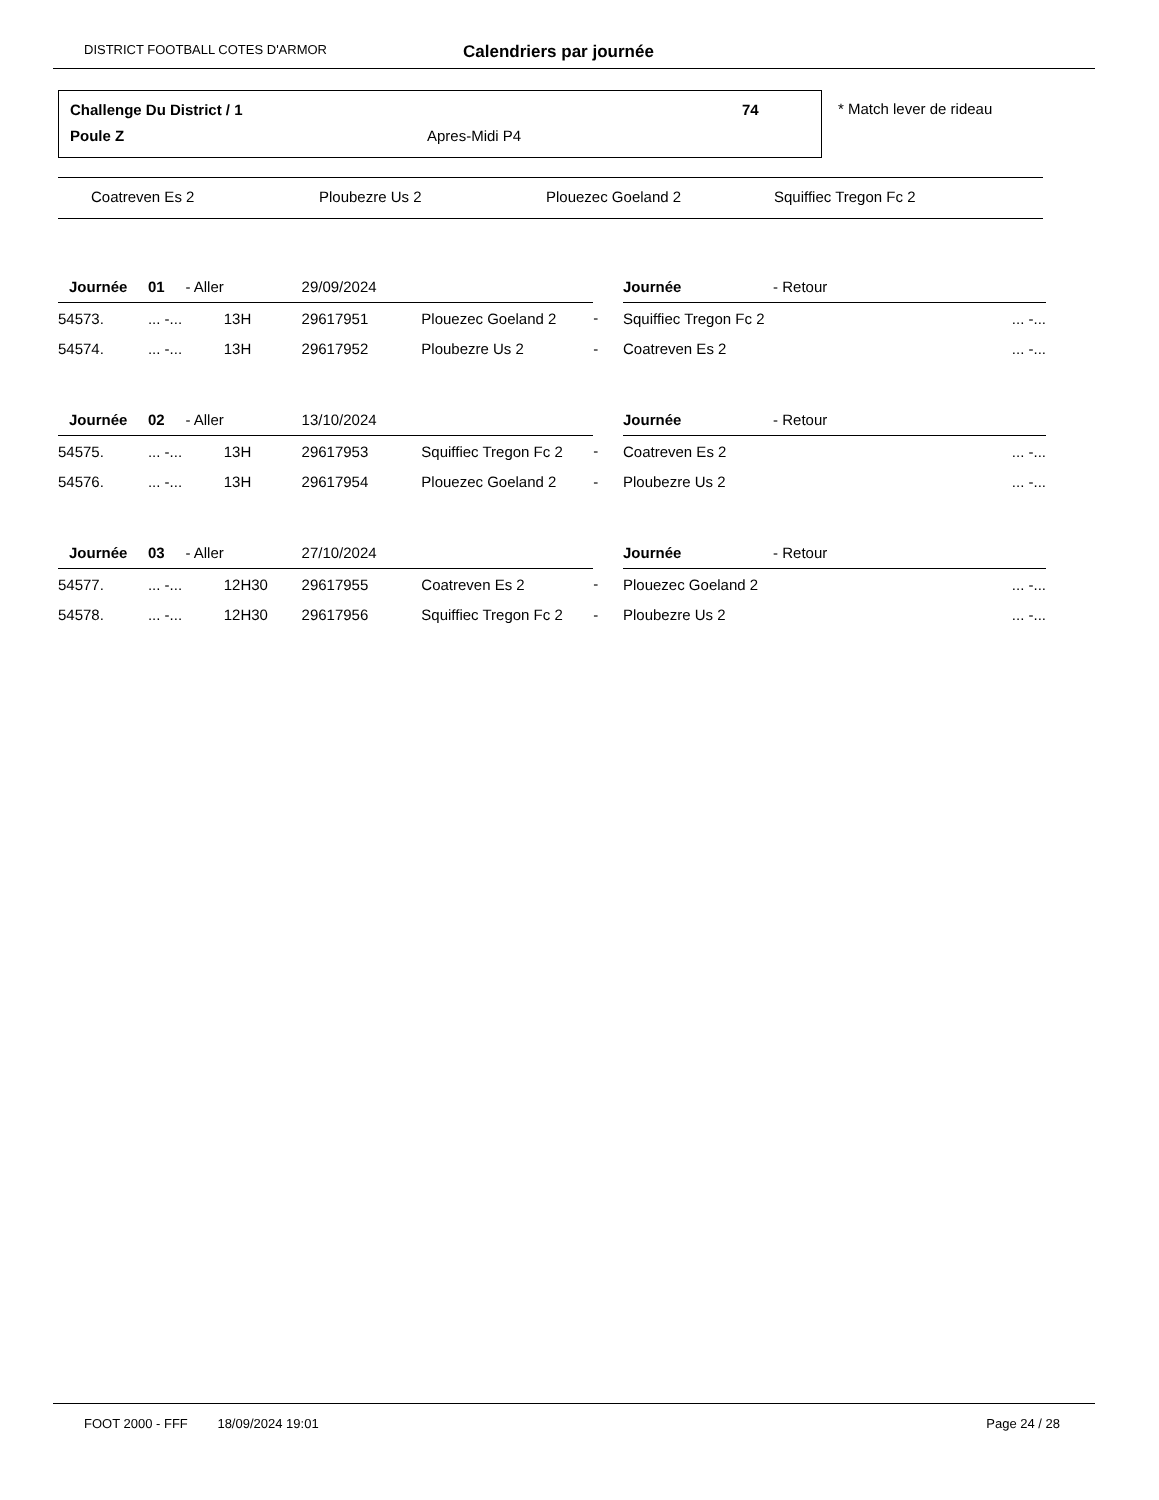DISTRICT FOOTBALL COTES D'ARMOR Calendriers par journée
Challenge Du District / 1 74
Poule Z Apres-Midi P4
* Match lever de rideau
Coatreven Es 2 Ploubezre Us 2 Plouezec Goeland 2 Squiffiec Tregon Fc 2
| Journée | 01 - Aller | | 29/09/2024 | | | Journée - Retour | |
| 54573. | ... -... | 13H | 29617951 | Plouezec Goeland 2 | - | Squiffiec Tregon Fc 2 | ... -... |
| 54574. | ... -... | 13H | 29617952 | Ploubezre Us 2 | - | Coatreven Es 2 | ... -... |
| Journée | 02 - Aller | | 13/10/2024 | | | Journée - Retour | |
| 54575. | ... -... | 13H | 29617953 | Squiffiec Tregon Fc 2 | - | Coatreven Es 2 | ... -... |
| 54576. | ... -... | 13H | 29617954 | Plouezec Goeland 2 | - | Ploubezre Us 2 | ... -... |
| Journée | 03 - Aller | | 27/10/2024 | | | Journée - Retour | |
| 54577. | ... -... | 12H30 | 29617955 | Coatreven Es 2 | - | Plouezec Goeland 2 | ... -... |
| 54578. | ... -... | 12H30 | 29617956 | Squiffiec Tregon Fc 2 | - | Ploubezre Us 2 | ... -... |
FOOT 2000 - FFF 18/09/2024 19:01 Page 24 / 28